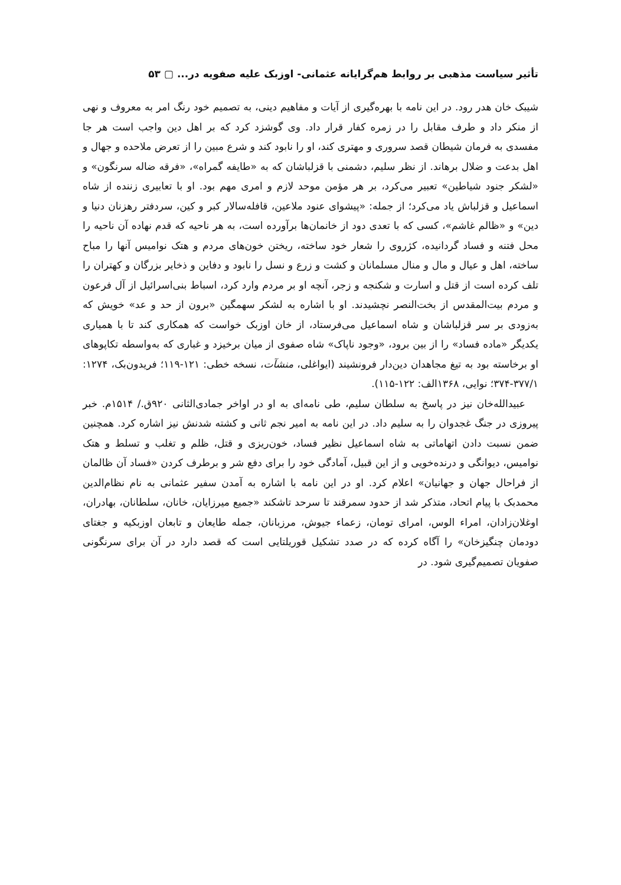تأثیر سیاست مذهبی بر روابط هم‌گرایانه عثمانی- اوزبک علیه صفویه در... ▢ ۵۳
شیبک خان هدر رود. در این نامه با بهره‌گیری از آیات و مفاهیم دینی، به تصمیم خود رنگ امر به معروف و نهی از منکر داد و طرف مقابل را در زمره کفار قرار داد. وی گوشزد کرد که بر اهل دین واجب است هر جا مفسدی به فرمان شیطان قصد سروری و مهتری کند، او را نابود کند و شرع مبین را از تعرض ملاحده و جهال و اهل بدعت و ضلال برهاند. از نظر سلیم، دشمنی با قزلباشان که به «طایفه گمراه»، «فرقه ضاله سرنگون» و «لشکر جنود شیاطین» تعبیر می‌کرد، بر هر مؤمن موحد لازم و امری مهم بود. او با تعابیری زننده از شاه اسماعیل و قزلباش یاد می‌کرد؛ از جمله: «پیشوای عنود ملاعین، قافله‌سالار کبر و کین، سردفتر رهزنان دنیا و دین» و «ظالم غاشم»، کسی که با تعدی دود از خانمان‌ها برآورده است، به هر ناحیه که قدم نهاده آن ناحیه را محل فتنه و فساد گردانیده، کژروی را شعار خود ساخته، ریختن خون‌های مردم و هتک نوامیس آنها را مباح ساخته، اهل و عیال و مال و منال مسلمانان و کشت و زرع و نسل را نابود و دفاین و ذخایر بزرگان و کهتران را تلف کرده است از قتل و اسارت و شکنجه و زجر، آنچه او بر مردم وارد کرد، اسباط بنی‌اسرائیل از آل فرعون و مردم بیت‌المقدس از بخت‌النصر نچشیدند. او با اشاره به لشکر سهمگین «برون از حد و عد» خویش که به‌زودی بر سر قزلباشان و شاه اسماعیل می‌فرستاد، از خان اوزبک خواست که همکاری کند تا با همیاری یکدیگر «ماده فساد» را از بین برود، «وجود ناپاک» شاه صفوی از میان برخیزد و غباری که به‌واسطه تکاپوهای او برخاسته بود به تیغ مجاهدان دین‌دار فرونشیند (ایواغلی، منشآت، نسخه خطی: ۱۲۱-۱۱۹؛ فریدون‌بک، ۱۲۷۴: ۳۷۷/۱-۳۷۴؛ نوایی، ۱۳۶۸الف: ۱۲۲-۱۱۵).
عبیدالله‌خان نیز در پاسخ به سلطان سلیم، طی نامه‌ای به او در اواخر جمادی‌الثانی ۹۲۰ق./ ۱۵۱۴م. خبر پیروزی در جنگ غجدوان را به سلیم داد. در این نامه به امیر نجم ثانی و کشته شدنش نیز اشاره کرد. همچنین ضمن نسبت دادن اتهاماتی به شاه اسماعیل نظیر فساد، خون‌ریزی و قتل، ظلم و تغلب و تسلط و هتک نوامیس، دیوانگی و درنده‌خویی و از این قبیل، آمادگی خود را برای دفع شر و برطرف کردن «فساد آن ظالمان از فراحال جهان و جهانیان» اعلام کرد. او در این نامه با اشاره به آمدن سفیر عثمانی به نام نظام‌الدین محمدبک با پیام اتحاد، متذکر شد از حدود سمرقند تا سرحد تاشکند «جمیع میرزایان، خانان، سلطانان، بهادران، اوغلان‌زادان، امراء الوس، امرای تومان، زعماء جیوش، مرزبانان، جمله طایعان و تابعان اوزبکیه و جغتای دودمان چنگیزخان» را آگاه کرده که در صدد تشکیل قوریلتایی است که قصد دارد در آن برای سرنگونی صفویان تصمیم‌گیری شود. در